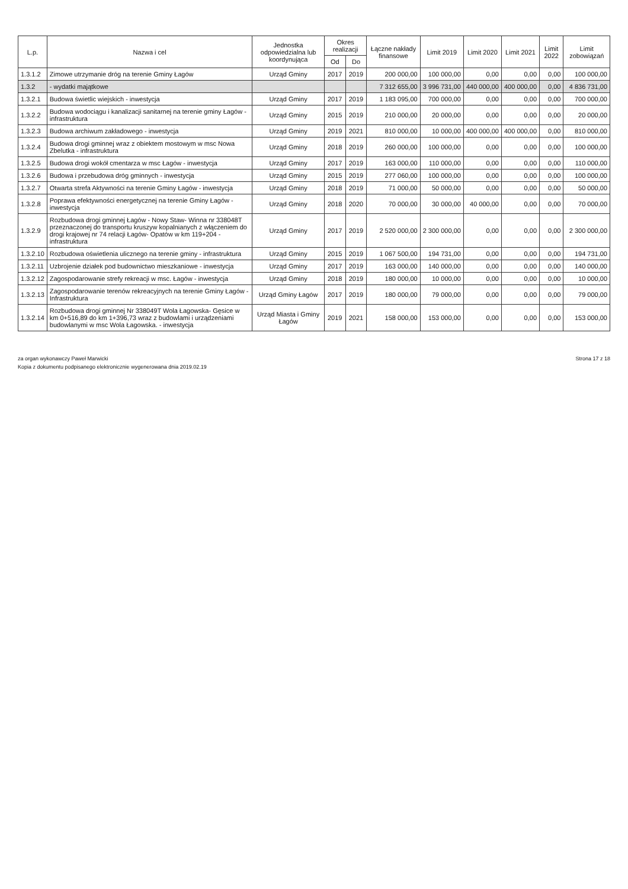| L.p. | Nazwa i cel | Jednostka odpowiedzialna lub koordynująca | Okres realizacji | | Łączne nakłady finansowe | Limit 2019 | Limit 2020 | Limit 2021 | Limit 2022 | Limit zobowiązań |
| --- | --- | --- | --- | --- | --- | --- | --- | --- | --- | --- |
| | | | Od | Do | | | | | | |
| 1.3.1.2 | Zimowe utrzymanie dróg na terenie Gminy Łagów | Urząd Gminy | 2017 | 2019 | 200 000,00 | 100 000,00 | 0,00 | 0,00 | 0,00 | 100 000,00 |
| 1.3.2 | - wydatki majątkowe | | | | 7 312 655,00 | 3 996 731,00 | 440 000,00 | 400 000,00 | 0,00 | 4 836 731,00 |
| 1.3.2.1 | Budowa świetlic wiejskich - inwestycja | Urząd Gminy | 2017 | 2019 | 1 183 095,00 | 700 000,00 | 0,00 | 0,00 | 0,00 | 700 000,00 |
| 1.3.2.2 | Budowa wodociągu i kanalizacji sanitarnej na terenie gminy Łagów - infrastruktura | Urząd Gminy | 2015 | 2019 | 210 000,00 | 20 000,00 | 0,00 | 0,00 | 0,00 | 20 000,00 |
| 1.3.2.3 | Budowa archiwum zakładowego - inwestycja | Urząd Gminy | 2019 | 2021 | 810 000,00 | 10 000,00 | 400 000,00 | 400 000,00 | 0,00 | 810 000,00 |
| 1.3.2.4 | Budowa drogi gminnej wraz z obiektem mostowym w msc Nowa Zbelutka - infrastruktura | Urząd Gminy | 2018 | 2019 | 260 000,00 | 100 000,00 | 0,00 | 0,00 | 0,00 | 100 000,00 |
| 1.3.2.5 | Budowa drogi wokół cmentarza w msc Łagów - inwestycja | Urząd Gminy | 2017 | 2019 | 163 000,00 | 110 000,00 | 0,00 | 0,00 | 0,00 | 110 000,00 |
| 1.3.2.6 | Budowa i przebudowa dróg gminnych - inwestycja | Urząd Gminy | 2015 | 2019 | 277 060,00 | 100 000,00 | 0,00 | 0,00 | 0,00 | 100 000,00 |
| 1.3.2.7 | Otwarta strefa Aktywności na terenie Gminy Łagów - inwestycja | Urząd Gminy | 2018 | 2019 | 71 000,00 | 50 000,00 | 0,00 | 0,00 | 0,00 | 50 000,00 |
| 1.3.2.8 | Poprawa efektywności energetycznej na terenie Gminy Łagów - inwestycja | Urząd Gminy | 2018 | 2020 | 70 000,00 | 30 000,00 | 40 000,00 | 0,00 | 0,00 | 70 000,00 |
| 1.3.2.9 | Rozbudowa drogi gminnej Łagów - Nowy Staw- Winna nr 338048T przeznaczonej do transportu kruszyw kopalnianych z włączeniem do drogi krajowej nr 74 relacji Łagów- Opatów w km 119+204 - infrastruktura | Urząd Gminy | 2017 | 2019 | 2 520 000,00 | 2 300 000,00 | 0,00 | 0,00 | 0,00 | 2 300 000,00 |
| 1.3.2.10 | Rozbudowa oświetlenia ulicznego na terenie gminy - infrastruktura | Urząd Gminy | 2015 | 2019 | 1 067 500,00 | 194 731,00 | 0,00 | 0,00 | 0,00 | 194 731,00 |
| 1.3.2.11 | Uzbrojenie działek pod budownictwo mieszkaniowe - inwestycja | Urząd Gminy | 2017 | 2019 | 163 000,00 | 140 000,00 | 0,00 | 0,00 | 0,00 | 140 000,00 |
| 1.3.2.12 | Zagospodarowanie strefy rekreacji w msc. Łagów - inwestycja | Urząd Gminy | 2018 | 2019 | 180 000,00 | 10 000,00 | 0,00 | 0,00 | 0,00 | 10 000,00 |
| 1.3.2.13 | Zagospodarowanie terenów rekreacyjnych na terenie Gminy Łagów - Infrastruktura | Urząd Gminy Łagów | 2017 | 2019 | 180 000,00 | 79 000,00 | 0,00 | 0,00 | 0,00 | 79 000,00 |
| 1.3.2.14 | Rozbudowa drogi gminnej Nr 338049T Wola Łagowska- Gęsice w km 0+516,89 do km 1+396,73 wraz z budowlami i urządzeniami budowlanymi w msc Wola Łagowska. - inwestycja | Urząd Miasta i Gminy Łagów | 2019 | 2021 | 158 000,00 | 153 000,00 | 0,00 | 0,00 | 0,00 | 153 000,00 |
za organ wykonawczy Paweł Marwicki
Kopia z dokumentu podpisanego elektronicznie wygenerowana dnia 2019.02.19
Strona 17 z 18